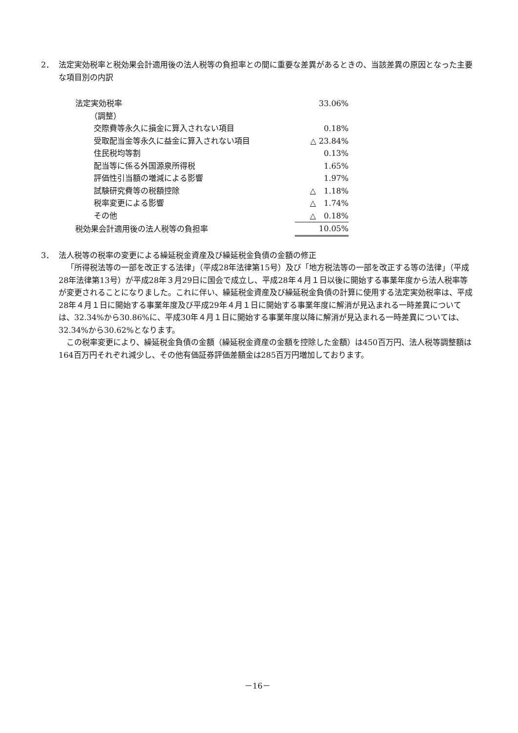2． 法定実効税率と税効果会計適用後の法人税等の負担率との間に重要な差異があるときの、当該差異の原因となった主要な項目別の内訳
| 法定実効税率 | 33.06% |
| （調整） | |
| 交際費等永久に損金に算入されない項目 | 0.18% |
| 受取配当金等永久に益金に算入されない項目 | △ 23.84% |
| 住民税均等割 | 0.13% |
| 配当等に係る外国源泉所得税 | 1.65% |
| 評価性引当額の増減による影響 | 1.97% |
| 試験研究費等の税額控除 | △ 1.18% |
| 税率変更による影響 | △ 1.74% |
| その他 | △ 0.18% |
| 税効果会計適用後の法人税等の負担率 | 10.05% |
3． 法人税等の税率の変更による繰延税金資産及び繰延税金負債の金額の修正
「所得税法等の一部を改正する法律」（平成28年法律第15号）及び「地方税法等の一部を改正する等の法律」（平成28年法律第13号）が平成28年３月29日に国会で成立し、平成28年４月１日以後に開始する事業年度から法人税率等が変更されることになりました。これに伴い、繰延税金資産及び繰延税金負債の計算に使用する法定実効税率は、平成28年４月１日に開始する事業年度及び平成29年４月１日に開始する事業年度に解消が見込まれる一時差異については、32.34%から30.86%に、平成30年４月１日に開始する事業年度以降に解消が見込まれる一時差異については、32.34%から30.62%となります。
この税率変更により、繰延税金負債の金額（繰延税金資産の金額を控除した金額）は450百万円、法人税等調整額は164百万円それぞれ減少し、その他有価証券評価差額金は285百万円増加しております。
－16－